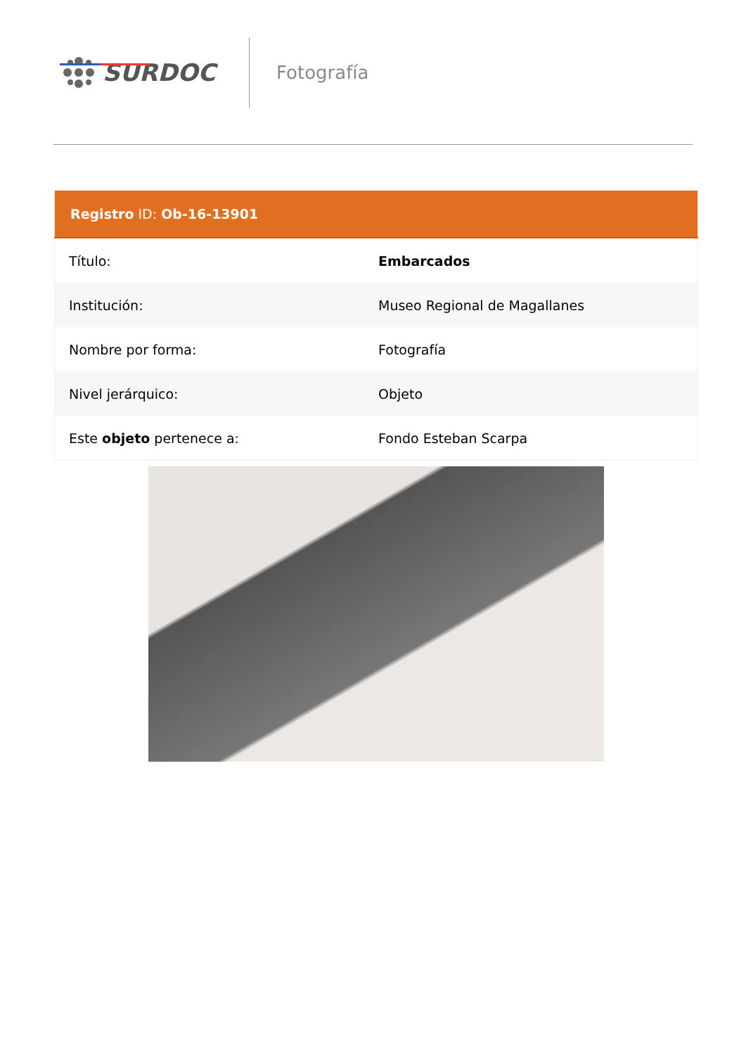SURDOC
Fotografía
| Registro ID: Ob-16-13901 | |
| --- | --- |
| Título: | Embarcados |
| Institución: | Museo Regional de Magallanes |
| Nombre por forma: | Fotografía |
| Nivel jerárquico: | Objeto |
| Este objeto pertenece a: | Fondo Esteban Scarpa |